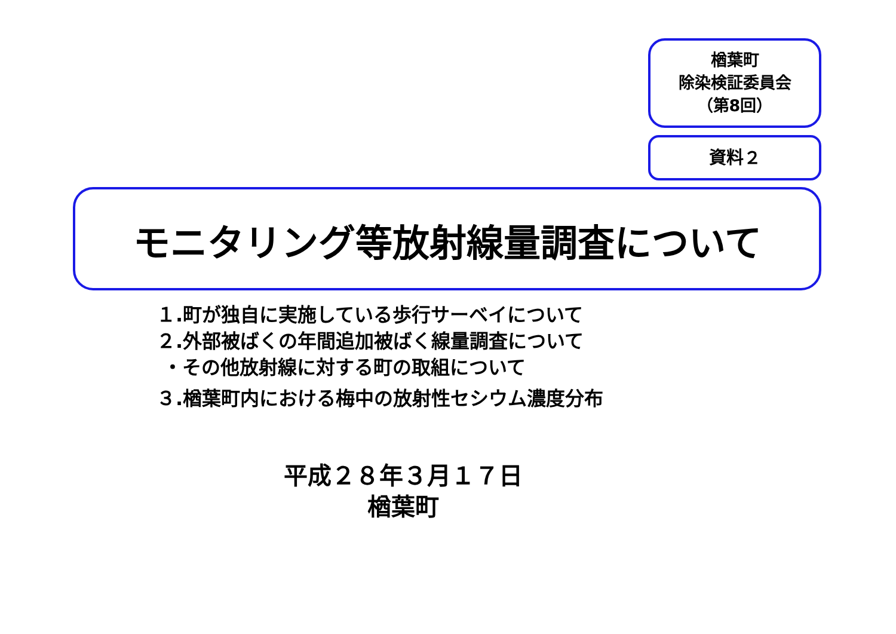楢葉町
除染検証委員会
（第8回）
資料２
モニタリング等放射線量調査について
１.町が独自に実施している歩行サーベイについて
２.外部被ばくの年間追加被ばく線量調査について
・その他放射線に対する町の取組について
３.楢葉町内における梅中の放射性セシウム濃度分布
平成２８年３月１７日
楢葉町